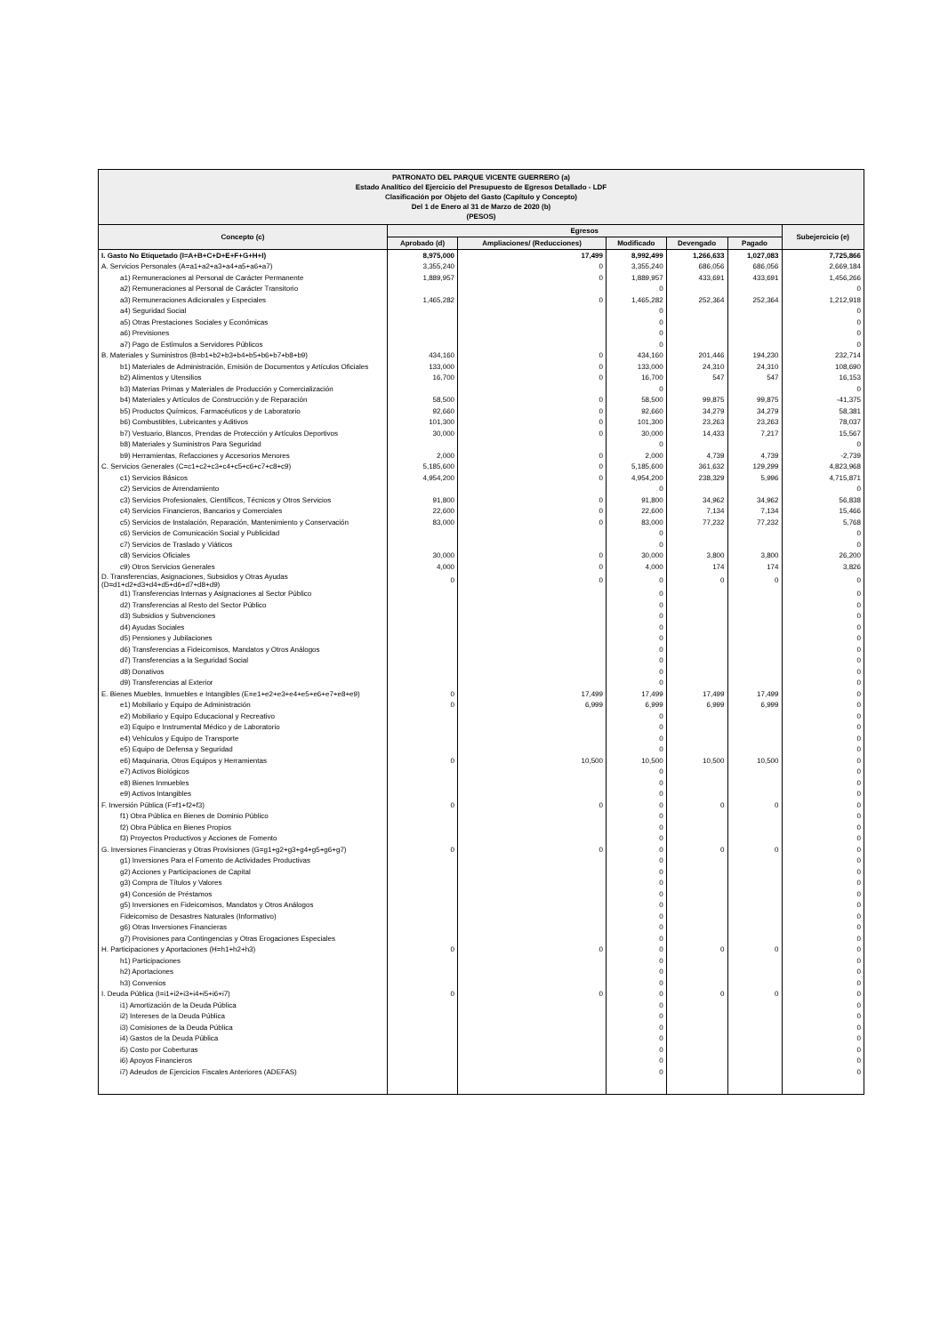PATRONATO DEL PARQUE VICENTE GUERRERO (a)
Estado Analítico del Ejercicio del Presupuesto de Egresos Detallado - LDF
Clasificación por Objeto del Gasto (Capítulo y Concepto)
Del 1 de Enero al 31 de Marzo de 2020 (b)
(PESOS)
| Concepto (c) | Egresos | | | | | Subejercicio (e) |
| --- | --- | --- | --- | --- | --- | --- |
| | Aprobado (d) | Ampliaciones/ (Reducciones) | Modificado | Devengado | Pagado | |
| I. Gasto No Etiquetado (I=A+B+C+D+E+F+G+H+I) | 8,975,000 | 17,499 | 8,992,499 | 1,266,633 | 1,027,083 | 7,725,866 |
| A. Servicios Personales (A=a1+a2+a3+a4+a5+a6+a7) | 3,355,240 | 0 | 3,355,240 | 686,056 | 686,056 | 2,669,184 |
| a1) Remuneraciones al Personal de Carácter Permanente | 1,889,957 | 0 | 1,889,957 | 433,691 | 433,691 | 1,456,266 |
| a2) Remuneraciones al Personal de Carácter Transitorio | | | 0 | | | 0 |
| a3) Remuneraciones Adicionales y Especiales | 1,465,282 | 0 | 1,465,282 | 252,364 | 252,364 | 1,212,918 |
| a4) Seguridad Social | | | 0 | | | 0 |
| a5) Otras Prestaciones Sociales y Económicas | | | 0 | | | 0 |
| a6) Previsiones | | | 0 | | | 0 |
| a7) Pago de Estímulos a Servidores Públicos | | | 0 | | | 0 |
| B. Materiales y Suministros (B=b1+b2+b3+b4+b5+b6+b7+b8+b9) | 434,160 | 0 | 434,160 | 201,446 | 194,230 | 232,714 |
| b1) Materiales de Administración, Emisión de Documentos y Artículos Oficiales | 133,000 | 0 | 133,000 | 24,310 | 24,310 | 108,690 |
| b2) Alimentos y Utensilios | 16,700 | 0 | 16,700 | 547 | 547 | 16,153 |
| b3) Materias Primas y Materiales de Producción y Comercialización | | | 0 | | | 0 |
| b4) Materiales y Artículos de Construcción y de Reparación | 58,500 | 0 | 58,500 | 99,875 | 99,875 | -41,375 |
| b5) Productos Químicos, Farmacéuticos y de Laboratorio | 92,660 | 0 | 92,660 | 34,279 | 34,279 | 58,381 |
| b6) Combustibles, Lubricantes y Aditivos | 101,300 | 0 | 101,300 | 23,263 | 23,263 | 78,037 |
| b7) Vestuario, Blancos, Prendas de Protección y Artículos Deportivos | 30,000 | 0 | 30,000 | 14,433 | 7,217 | 15,567 |
| b8) Materiales y Suministros Para Seguridad | | | 0 | | | 0 |
| b9) Herramientas, Refacciones y Accesorios Menores | 2,000 | 0 | 2,000 | 4,739 | 4,739 | -2,739 |
| C. Servicios Generales (C=c1+c2+c3+c4+c5+c6+c7+c8+c9) | 5,185,600 | 0 | 5,185,600 | 361,632 | 129,299 | 4,823,968 |
| c1) Servicios Básicos | 4,954,200 | 0 | 4,954,200 | 238,329 | 5,996 | 4,715,871 |
| c2) Servicios de Arrendamiento | | | 0 | | | 0 |
| c3) Servicios Profesionales, Científicos, Técnicos y Otros Servicios | 91,800 | 0 | 91,800 | 34,962 | 34,962 | 56,838 |
| c4) Servicios Financieros, Bancarios y Comerciales | 22,600 | 0 | 22,600 | 7,134 | 7,134 | 15,466 |
| c5) Servicios de Instalación, Reparación, Mantenimiento y Conservación | 83,000 | 0 | 83,000 | 77,232 | 77,232 | 5,768 |
| c6) Servicios de Comunicación Social y Publicidad | | | 0 | | | 0 |
| c7) Servicios de Traslado y Viáticos | | | 0 | | | 0 |
| c8) Servicios Oficiales | 30,000 | 0 | 30,000 | 3,800 | 3,800 | 26,200 |
| c9) Otros Servicios Generales | 4,000 | 0 | 4,000 | 174 | 174 | 3,826 |
| D. Transferencias, Asignaciones, Subsidios y Otras Ayudas (D=d1+d2+d3+d4+d5+d6+d7+d8+d9) | 0 | 0 | 0 | 0 | 0 | 0 |
| d1) Transferencias Internas y Asignaciones al Sector Público | | | 0 | | | 0 |
| d2) Transferencias al Resto del Sector Público | | | 0 | | | 0 |
| d3) Subsidios y Subvenciones | | | 0 | | | 0 |
| d4) Ayudas Sociales | | | 0 | | | 0 |
| d5) Pensiones y Jubilaciones | | | 0 | | | 0 |
| d6) Transferencias a Fideicomisos, Mandatos y Otros Análogos | | | 0 | | | 0 |
| d7) Transferencias a la Seguridad Social | | | 0 | | | 0 |
| d8) Donativos | | | 0 | | | 0 |
| d9) Transferencias al Exterior | | | 0 | | | 0 |
| E. Bienes Muebles, Inmuebles e Intangibles (E=e1+e2+e3+e4+e5+e6+e7+e8+e9) | 0 | 17,499 | 17,499 | 17,499 | 17,499 | 0 |
| e1) Mobiliario y Equipo de Administración | 0 | 6,999 | 6,999 | 6,999 | 6,999 | 0 |
| e2) Mobiliario y Equipo Educacional y Recreativo | | | 0 | | | 0 |
| e3) Equipo e Instrumental Médico y de Laboratorio | | | 0 | | | 0 |
| e4) Vehículos y Equipo de Transporte | | | 0 | | | 0 |
| e5) Equipo de Defensa y Seguridad | | | 0 | | | 0 |
| e6) Maquinaria, Otros Equipos y Herramientas | 0 | 10,500 | 10,500 | 10,500 | 10,500 | 0 |
| e7) Activos Biológicos | | | 0 | | | 0 |
| e8) Bienes Inmuebles | | | 0 | | | 0 |
| e9) Activos Intangibles | | | 0 | | | 0 |
| F. Inversión Pública (F=f1+f2+f3) | 0 | 0 | 0 | 0 | 0 | 0 |
| f1) Obra Pública en Bienes de Dominio Público | | | 0 | | | 0 |
| f2) Obra Pública en Bienes Propios | | | 0 | | | 0 |
| f3) Proyectos Productivos y Acciones de Fomento | | | 0 | | | 0 |
| G. Inversiones Financieras y Otras Provisiones (G=g1+g2+g3+g4+g5+g6+g7) | 0 | 0 | 0 | 0 | 0 | 0 |
| g1) Inversiones Para el Fomento de Actividades Productivas | | | 0 | | | 0 |
| g2) Acciones y Participaciones de Capital | | | 0 | | | 0 |
| g3) Compra de Títulos y Valores | | | 0 | | | 0 |
| g4) Concesión de Préstamos | | | 0 | | | 0 |
| g5) Inversiones en Fideicomisos, Mandatos y Otros Análogos | | | 0 | | | 0 |
| Fideicomiso de Desastres Naturales (Informativo) | | | 0 | | | 0 |
| g6) Otras Inversiones Financieras | | | 0 | | | 0 |
| g7) Provisiones para Contingencias y Otras Erogaciones Especiales | | | 0 | | | 0 |
| H. Participaciones y Aportaciones (H=h1+h2+h3) | 0 | 0 | 0 | 0 | 0 | 0 |
| h1) Participaciones | | | 0 | | | 0 |
| h2) Aportaciones | | | 0 | | | 0 |
| h3) Convenios | | | 0 | | | 0 |
| I. Deuda Pública (I=i1+i2+i3+i4+i5+i6+i7) | 0 | 0 | 0 | 0 | 0 | 0 |
| i1) Amortización de la Deuda Pública | | | 0 | | | 0 |
| i2) Intereses de la Deuda Pública | | | 0 | | | 0 |
| i3) Comisiones de la Deuda Pública | | | 0 | | | 0 |
| i4) Gastos de la Deuda Pública | | | 0 | | | 0 |
| i5) Costo por Coberturas | | | 0 | | | 0 |
| i6) Apoyos Financieros | | | 0 | | | 0 |
| i7) Adeudos de Ejercicios Fiscales Anteriores (ADEFAS) | | | 0 | | | 0 |